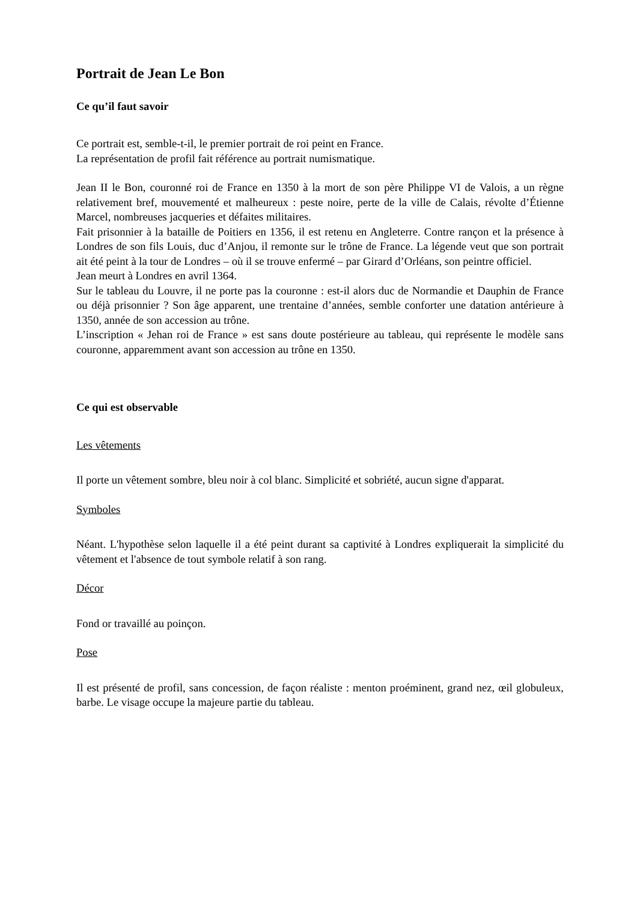Portrait de Jean Le Bon
Ce qu’il faut savoir
Ce portrait est, semble-t-il, le premier portrait de roi peint en France.
La représentation de profil fait référence au portrait numismatique.
Jean II le Bon, couronné roi de France en 1350 à la mort de son père Philippe VI de Valois, a un règne relativement bref, mouvementé et malheureux : peste noire, perte de la ville de Calais, révolte d’Étienne Marcel, nombreuses jacqueries et défaites militaires.
Fait prisonnier à la bataille de Poitiers en 1356, il est retenu en Angleterre. Contre rançon et la présence à Londres de son fils Louis, duc d’Anjou, il remonte sur le trône de France. La légende veut que son portrait ait été peint à la tour de Londres – où il se trouve enfermé – par Girard d’Orléans, son peintre officiel.
Jean meurt à Londres en avril 1364.
Sur le tableau du Louvre, il ne porte pas la couronne : est-il alors duc de Normandie et Dauphin de France ou déjà prisonnier ? Son âge apparent, une trentaine d’années, semble conforter une datation antérieure à 1350, année de son accession au trône.
L’inscription « Jehan roi de France » est sans doute postérieure au tableau, qui représente le modèle sans couronne, apparemment avant son accession au trône en 1350.
Ce qui est observable
Les vêtements
Il porte un vêtement sombre, bleu noir à col blanc. Simplicité et sobriété, aucun signe d'apparat.
Symboles
Néant. L'hypothèse selon laquelle il a été peint durant sa captivité à Londres expliquerait la simplicité du vêtement et l'absence de tout symbole relatif à son rang.
Décor
Fond or travaillé au poinçon.
Pose
Il est présenté de profil, sans concession, de façon réaliste : menton proéminent, grand nez, œil globuleux, barbe. Le visage occupe la majeure partie du tableau.